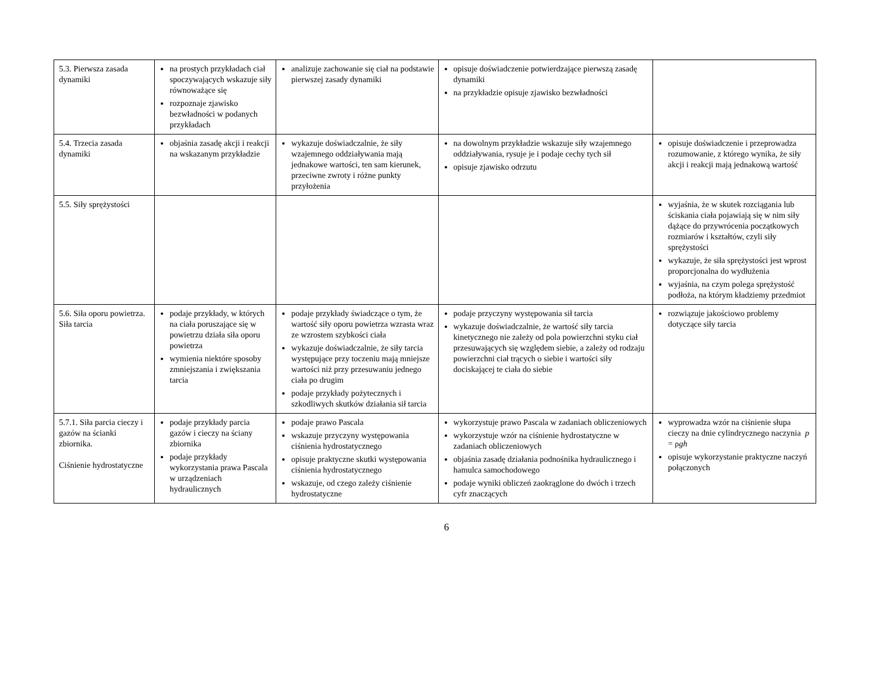| 5.3. Pierwsza zasada dynamiki | na prostych przykładach ciał spoczywających wskazuje siły równoważące się rozpoznaje zjawisko bezwładności w podanych przykładach | analizuje zachowanie się ciał na podstawie pierwszej zasady dynamiki | opisuje doświadczenie potwierdzające pierwszą zasadę dynamiki na przykładzie opisuje zjawisko bezwładności | |
| 5.4. Trzecia zasada dynamiki | objaśnia zasadę akcji i reakcji na wskazanym przykładzie | wykazuje doświadczalnie, że siły wzajemnego oddziaływania mają jednakowe wartości, ten sam kierunek, przeciwne zwroty i różne punkty przyłożenia | na dowolnym przykładzie wskazuje siły wzajemnego oddziaływania, rysuje je i podaje cechy tych sił opisuje zjawisko odrzutu | opisuje doświadczenie i przeprowadza rozumowanie, z którego wynika, że siły akcji i reakcji mają jednakową wartość |
| 5.5. Siły sprężystości | | | | wyjaśnia, że w skutek rozciągania lub ściskania ciała pojawiają się w nim siły dążące do przywrócenia początkowych rozmiarów i kształtów, czyli siły sprężystości wykazuje, że siła sprężystości jest wprost proporcjonalna do wydłużenia wyjaśnia, na czym polega sprężystość podłoża, na którym kładziemy przedmiot |
| 5.6. Siła oporu powietrza. Siła tarcia | podaje przykłady, w których na ciała poruszające się w powietrzu działa siła oporu powietrza wymienia niektóre sposoby zmniejszania i zwiększania tarcia | podaje przykłady świadczące o tym, że wartość siły oporu powietrza wzrasta wraz ze wzrostem szybkości ciała wykazuje doświadczalnie, że siły tarcia występujące przy toczeniu mają mniejsze wartości niż przy przesuwaniu jednego ciała po drugim podaje przykłady pożytecznych i szkodliwych skutków działania sił tarcia | podaje przyczyny występowania sił tarcia wykazuje doświadczalnie, że wartość siły tarcia kinetycznego nie zależy od pola powierzchni styku ciał przesuwających się względem siebie, a zależy od rodzaju powierzchni ciał trących o siebie i wartości siły dociskającej te ciała do siebie | rozwiązuje jakościowo problemy dotyczące siły tarcia |
| 5.7.1. Siła parcia cieczy i gazów na ścianki zbiornika. Ciśnienie hydrostatyczne | podaje przykłady parcia gazów i cieczy na ściany zbiornika podaje przykłady wykorzystania prawa Pascala w urządzeniach hydraulicznych | podaje prawo Pascala wskazuje przyczyny występowania ciśnienia hydrostatycznego opisuje praktyczne skutki występowania ciśnienia hydrostatycznego wskazuje, od czego zależy ciśnienie hydrostatyczne | wykorzystuje prawo Pascala w zadaniach obliczeniowych wykorzystuje wzór na ciśnienie hydrostatyczne w zadaniach obliczeniowych objaśnia zasadę działania podnośnika hydraulicznego i hamulca samochodowego podaje wyniki obliczeń zaokrąglone do dwóch i trzech cyfr znaczących | wyprowadza wzór na ciśnienie słupa cieczy na dnie cylindrycznego naczynia p = ρ gh opisuje wykorzystanie praktyczne naczyń połączonych |
6